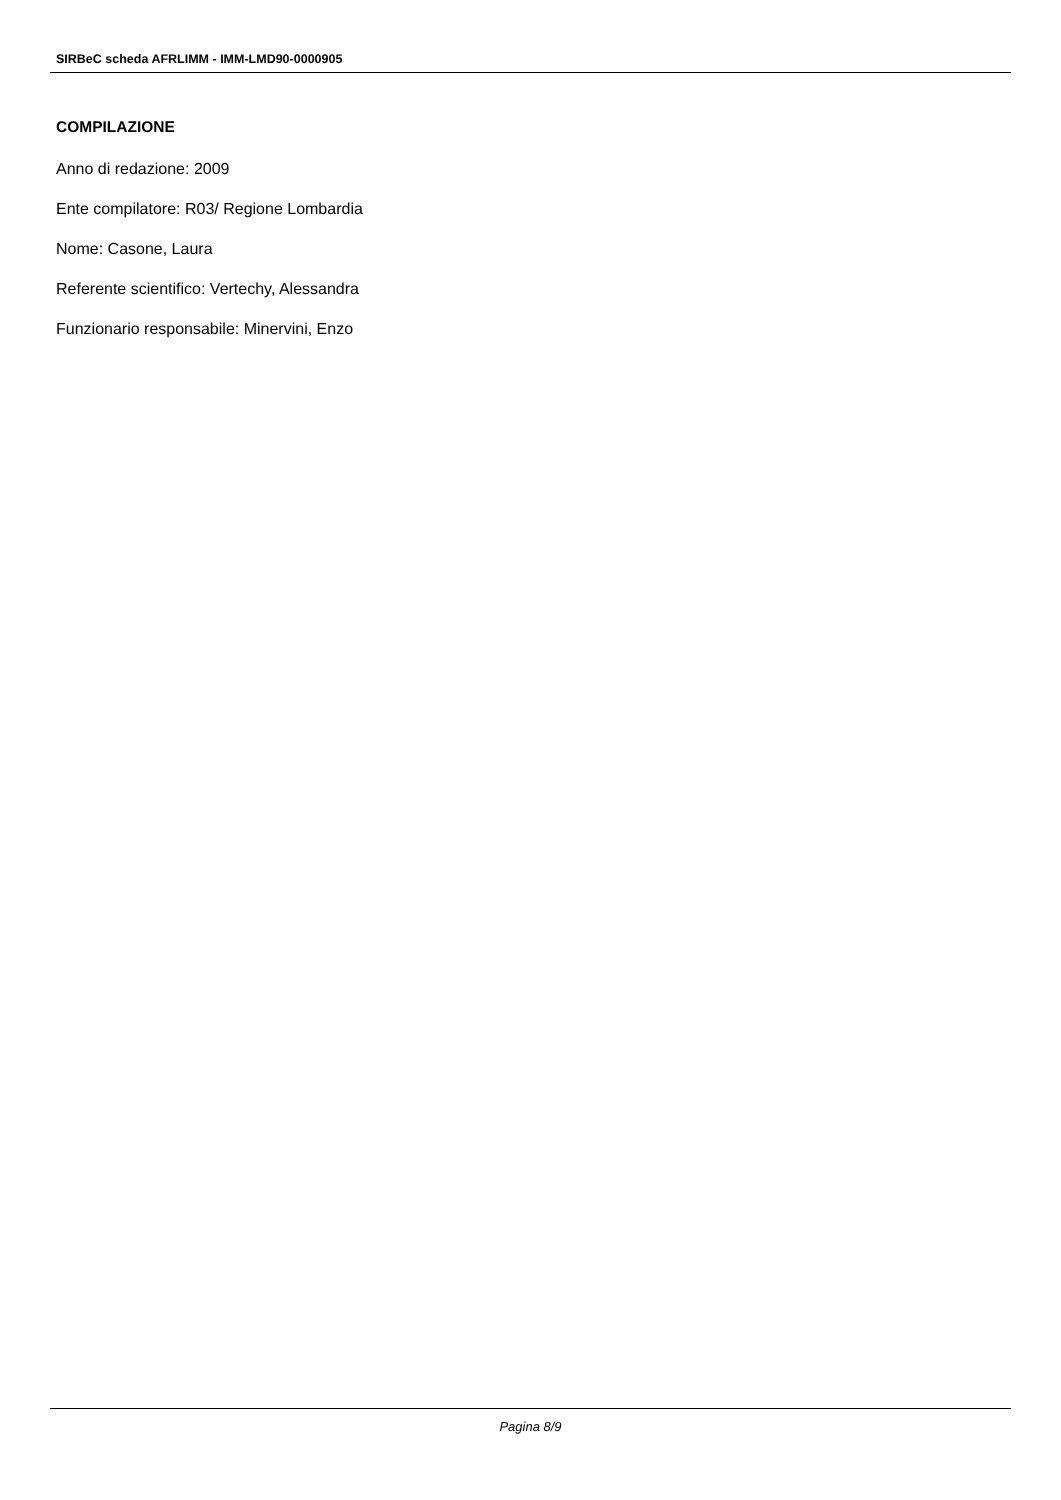SIRBeC scheda AFRLIMM - IMM-LMD90-0000905
COMPILAZIONE
Anno di redazione: 2009
Ente compilatore: R03/ Regione Lombardia
Nome: Casone, Laura
Referente scientifico: Vertechy, Alessandra
Funzionario responsabile: Minervini, Enzo
Pagina 8/9